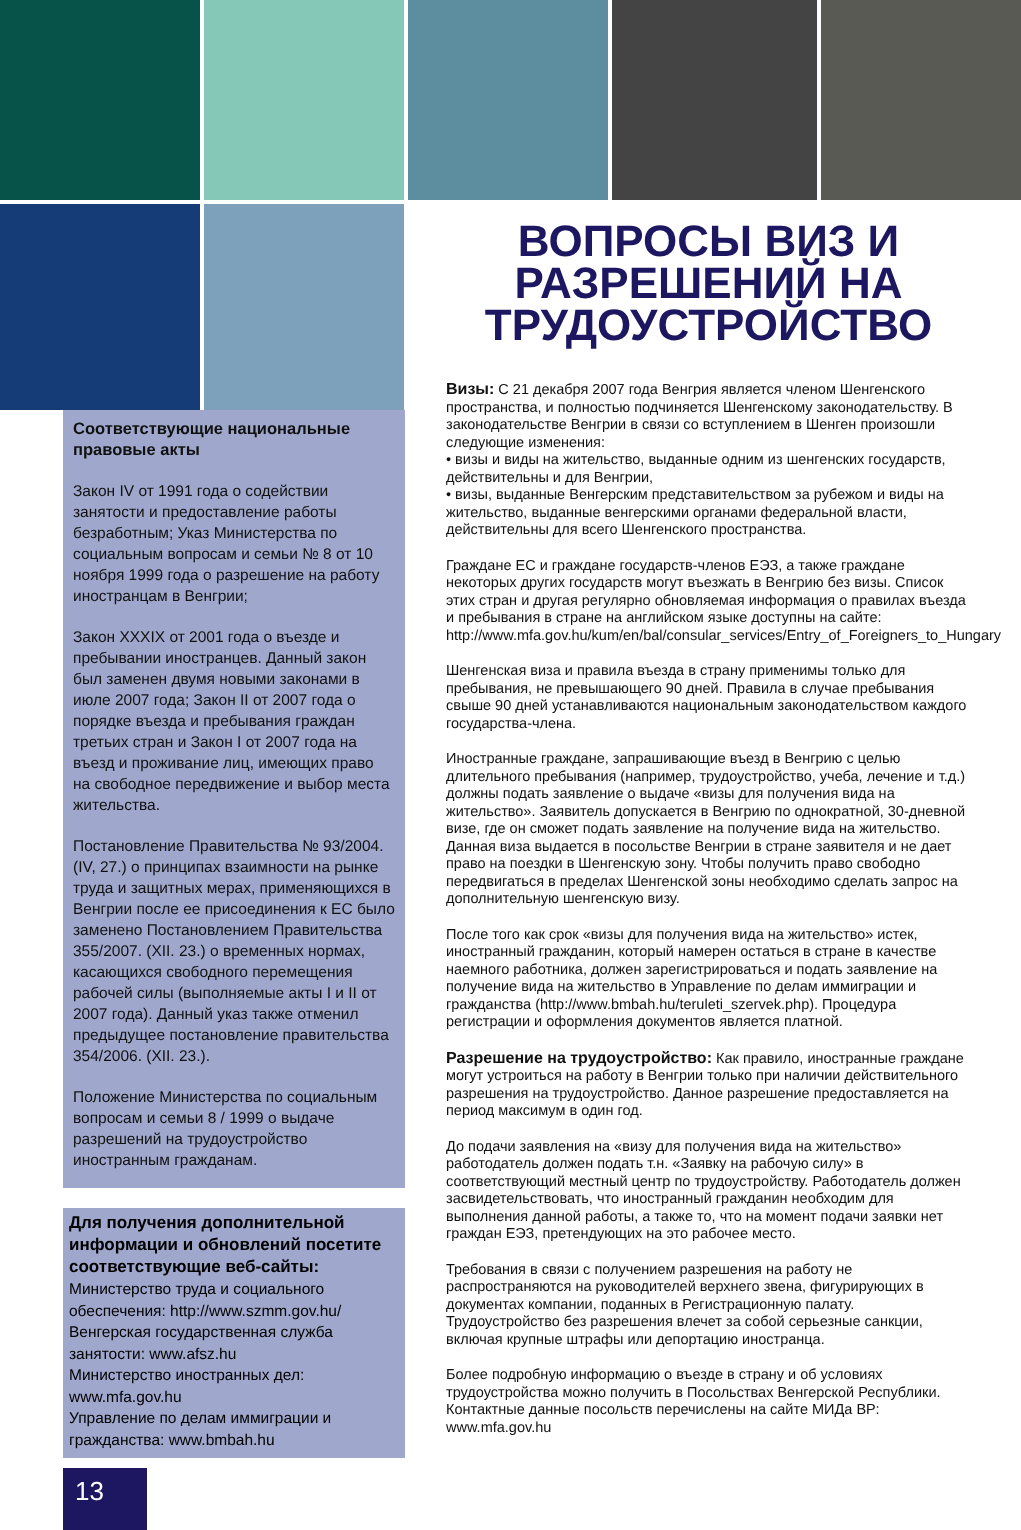Соответствующие национальные правовые акты
Закон IV от 1991 года о содействии занятости и предоставление работы безработным; Указ Министерства по социальным вопросам и семьи № 8 от 10 ноября 1999 года о разрешение на работу иностранцам в Венгрии;
Закон XXXIX от 2001 года о въезде и пребывании иностранцев. Данный закон был заменен двумя новыми законами в июле 2007 года; Закон II от 2007 года о порядке въезда и пребывания граждан третьих стран и Закон I от 2007 года на въезд и проживание лиц, имеющих право на свободное передвижение и выбор места жительства.
Постановление Правительства № 93/2004. (IV, 27.) о принципах взаимности на рынке труда и защитных мерах, применяющихся в Венгрии после ее присоединения к ЕС было заменено Постановлением Правительства 355/2007. (XII. 23.) о временных нормах, касающихся свободного перемещения рабочей силы (выполняемые акты I и II от 2007 года). Данный указ также отменил предыдущее постановление правительства 354/2006. (XII. 23.).
Положение Министерства по социальным вопросам и семьи 8 / 1999 о выдаче разрешений на трудоустройство иностранным гражданам.
Для получения дополнительной информации и обновлений посетите соответствующие веб-сайты:
Министерство труда и социального обеспечения: http://www.szmm.gov.hu/
Венгерская государственная служба занятости: www.afsz.hu
Министерство иностранных дел: www.mfa.gov.hu
Управление по делам иммиграции и гражданства: www.bmbah.hu
13
ВОПРОСЫ ВИЗ И РАЗРЕШЕНИЙ НА ТРУДОУСТРОЙСТВО
Визы: С 21 декабря 2007 года Венгрия является членом Шенгенского пространства, и полностью подчиняется Шенгенскому законодательству. В законодательстве Венгрии в связи со вступлением в Шенген произошли следующие изменения:
• визы и виды на жительство, выданные одним из шенгенских государств, действительны и для Венгрии,
• визы, выданные Венгерским представительством за рубежом и виды на жительство, выданные венгерскими органами федеральной власти, действительны для всего Шенгенского пространства.
Граждане ЕС и граждане государств-членов ЕЭЗ, а также граждане некоторых других государств могут въезжать в Венгрию без визы. Список этих стран и другая регулярно обновляемая информация о правилах въезда и пребывания в стране на английском языке доступны на сайте: http://www.mfa.gov.hu/kum/en/bal/consular_services/Entry_of_Foreigners_to_Hungary
Шенгенская виза и правила въезда в страну применимы только для пребывания, не превышающего 90 дней. Правила в случае пребывания свыше 90 дней устанавливаются национальным законодательством каждого государства-члена.
Иностранные граждане, запрашивающие въезд в Венгрию с целью длительного пребывания (например, трудоустройство, учеба, лечение и т.д.) должны подать заявление о выдаче «визы для получения вида на жительство». Заявитель допускается в Венгрию по однократной, 30-дневной визе, где он сможет подать заявление на получение вида на жительство. Данная виза выдается в посольстве Венгрии в стране заявителя и не дает право на поездки в Шенгенскую зону. Чтобы получить право свободно передвигаться в пределах Шенгенской зоны необходимо сделать запрос на дополнительную шенгенскую визу.
После того как срок «визы для получения вида на жительство» истек, иностранный гражданин, который намерен остаться в стране в качестве наемного работника, должен зарегистрироваться и подать заявление на получение вида на жительство в Управление по делам иммиграции и гражданства (http://www.bmbah.hu/teruleti_szervek.php). Процедура регистрации и оформления документов является платной.
Разрешение на трудоустройство: Как правило, иностранные граждане могут устроиться на работу в Венгрии только при наличии действительного разрешения на трудоустройство. Данное разрешение предоставляется на период максимум в один год.
До подачи заявления на «визу для получения вида на жительство» работодатель должен подать т.н. «Заявку на рабочую силу» в соответствующий местный центр по трудоустройству. Работодатель должен засвидетельствовать, что иностранный гражданин необходим для выполнения данной работы, а также то, что на момент подачи заявки нет граждан ЕЭЗ, претендующих на это рабочее место.
Требования в связи с получением разрешения на работу не распространяются на руководителей верхнего звена, фигурирующих в документах компании, поданных в Регистрационную палату. Трудоустройство без разрешения влечет за собой серьезные санкции, включая крупные штрафы или депортацию иностранца.
Более подробную информацию о въезде в страну и об условиях трудоустройства можно получить в Посольствах Венгерской Республики. Контактные данные посольств перечислены на сайте МИДа ВР: www.mfa.gov.hu